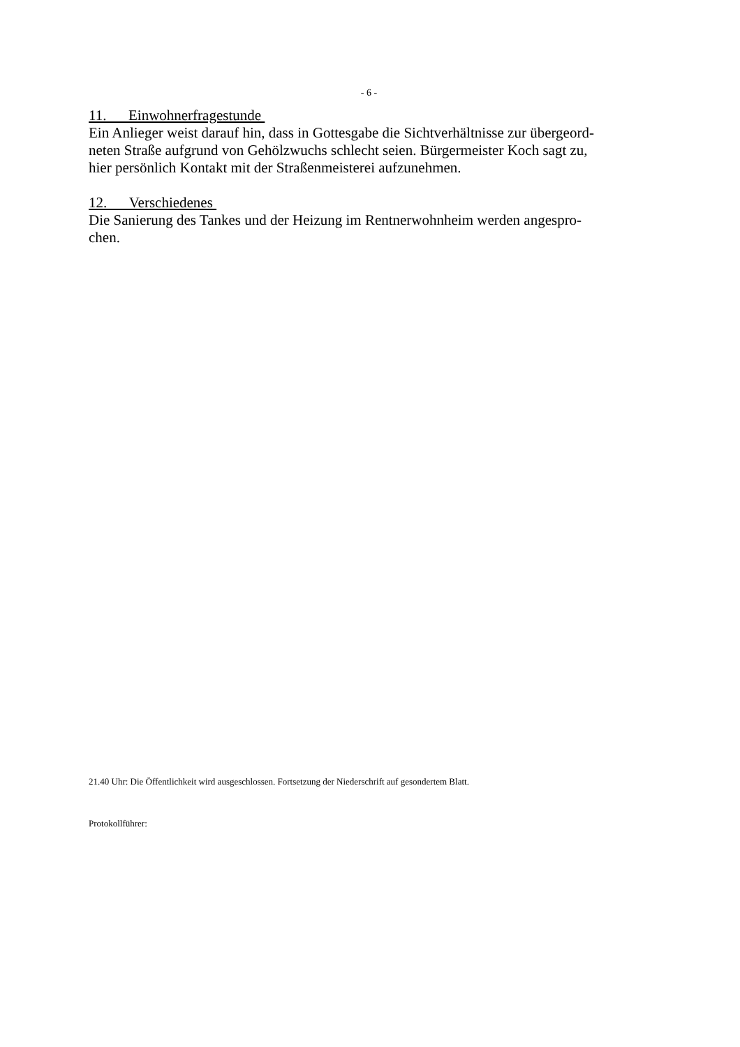- 6 -
11. Einwohnerfragestunde
Ein Anlieger weist darauf hin, dass in Gottesgabe die Sichtverhältnisse zur übergeord-
neten Straße aufgrund von Gehölzwuchs schlecht seien. Bürgermeister Koch sagt zu,
hier persönlich Kontakt mit der Straßenmeisterei aufzunehmen.
12. Verschiedenes
Die Sanierung des Tankes und der Heizung im Rentnerwohnheim werden angespro-
chen.
21.40 Uhr: Die Öffentlichkeit wird ausgeschlossen. Fortsetzung der Niederschrift auf gesondertem Blatt.
Protokollführer: